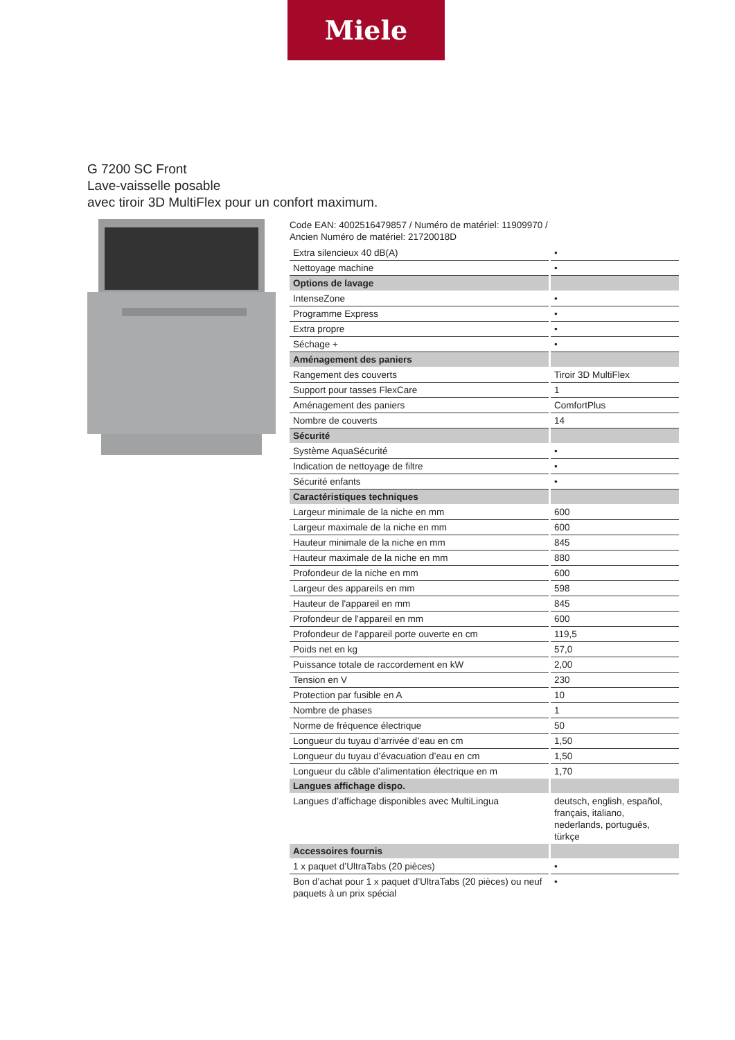Miele
G 7200 SC Front
Lave-vaisselle posable
avec tiroir 3D MultiFlex pour un confort maximum.
Code EAN: 4002516479857 / Numéro de matériel: 11909970 /
Ancien Numéro de matériel: 21720018D
| Extra silencieux 40 dB(A) | • |
| Nettoyage machine | • |
| Options de lavage | |
| IntenseZone | • |
| Programme Express | • |
| Extra propre | • |
| Séchage + | • |
| Aménagement des paniers | |
| Rangement des couverts | Tiroir 3D MultiFlex |
| Support pour tasses FlexCare | 1 |
| Aménagement des paniers | ComfortPlus |
| Nombre de couverts | 14 |
| Sécurité | |
| Système AquaSécurité | • |
| Indication de nettoyage de filtre | • |
| Sécurité enfants | • |
| Caractéristiques techniques | |
| Largeur minimale de la niche en mm | 600 |
| Largeur maximale de la niche en mm | 600 |
| Hauteur minimale de la niche en mm | 845 |
| Hauteur maximale de la niche en mm | 880 |
| Profondeur de la niche en mm | 600 |
| Largeur des appareils en mm | 598 |
| Hauteur de l'appareil en mm | 845 |
| Profondeur de l'appareil en mm | 600 |
| Profondeur de l'appareil porte ouverte en cm | 119,5 |
| Poids net en kg | 57,0 |
| Puissance totale de raccordement en kW | 2,00 |
| Tension en V | 230 |
| Protection par fusible en A | 10 |
| Nombre de phases | 1 |
| Norme de fréquence électrique | 50 |
| Longueur du tuyau d’arrivée d’eau en cm | 1,50 |
| Longueur du tuyau d’évacuation d’eau en cm | 1,50 |
| Longueur du câble d’alimentation électrique en m | 1,70 |
| Langues affichage dispo. | |
| Langues d’affichage disponibles avec MultiLingua | deutsch, english, español, français, italiano, nederlands, português, türkçe |
| Accessoires fournis | |
| 1 x paquet d’UltraTabs (20 pièces) | • |
| Bon d’achat pour 1 x paquet d’UltraTabs (20 pièces) ou neuf paquets à un prix spécial | • |